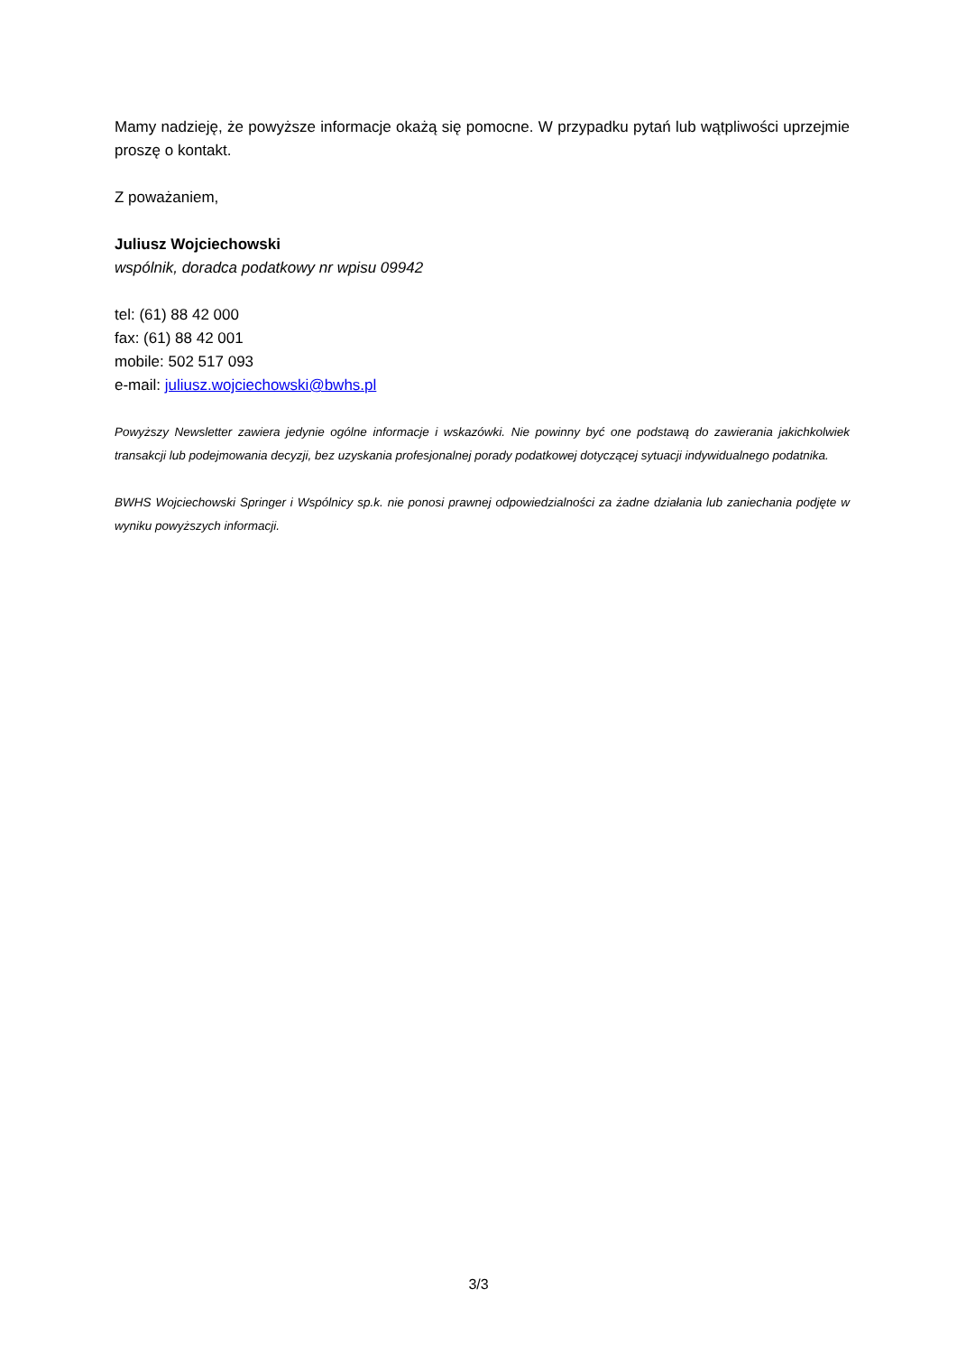Mamy nadzieję, że powyższe informacje okażą się pomocne. W przypadku pytań lub wątpliwości uprzejmie proszę o kontakt.
Z poważaniem,
Juliusz Wojciechowski
wspólnik, doradca podatkowy nr wpisu 09942
tel: (61) 88 42 000
fax: (61) 88 42 001
mobile: 502 517 093
e-mail: juliusz.wojciechowski@bwhs.pl
Powyższy Newsletter zawiera jedynie ogólne informacje i wskazówki. Nie powinny być one podstawą do zawierania jakichkolwiek transakcji lub podejmowania decyzji, bez uzyskania profesjonalnej porady podatkowej dotyczącej sytuacji indywidualnego podatnika.
BWHS Wojciechowski Springer i Wspólnicy sp.k. nie ponosi prawnej odpowiedzialności za żadne działania lub zaniechania podjęte w wyniku powyższych informacji.
3/3